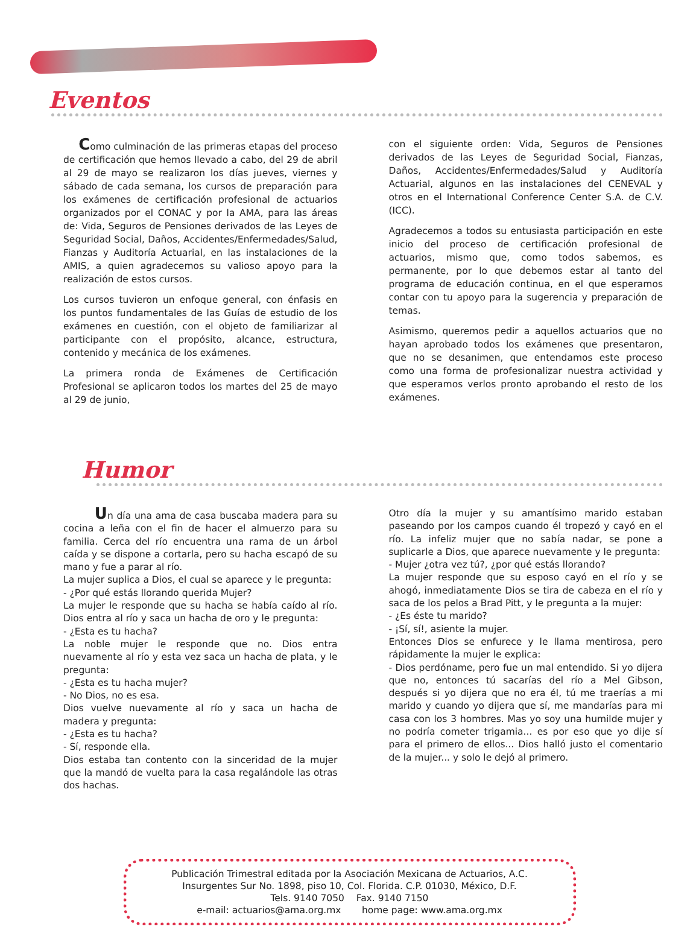Eventos
Como culminación de las primeras etapas del proceso de certificación que hemos llevado a cabo, del 29 de abril al 29 de mayo se realizaron los días jueves, viernes y sábado de cada semana, los cursos de preparación para los exámenes de certificación profesional de actuarios organizados por el CONAC y por la AMA, para las áreas de: Vida, Seguros de Pensiones derivados de las Leyes de Seguridad Social, Daños, Accidentes/Enfermedades/Salud, Fianzas y Auditoría Actuarial, en las instalaciones de la AMIS, a quien agradecemos su valioso apoyo para la realización de estos cursos.
Los cursos tuvieron un enfoque general, con énfasis en los puntos fundamentales de las Guías de estudio de los exámenes en cuestión, con el objeto de familiarizar al participante con el propósito, alcance, estructura, contenido y mecánica de los exámenes.
La primera ronda de Exámenes de Certificación Profesional se aplicaron todos los martes del 25 de mayo al 29 de junio,
con el siguiente orden: Vida, Seguros de Pensiones derivados de las Leyes de Seguridad Social, Fianzas, Daños, Accidentes/Enfermedades/Salud y Auditoría Actuarial, algunos en las instalaciones del CENEVAL y otros en el International Conference Center S.A. de C.V. (ICC).
Agradecemos a todos su entusiasta participación en este inicio del proceso de certificación profesional de actuarios, mismo que, como todos sabemos, es permanente, por lo que debemos estar al tanto del programa de educación continua, en el que esperamos contar con tu apoyo para la sugerencia y preparación de temas.
Asimismo, queremos pedir a aquellos actuarios que no hayan aprobado todos los exámenes que presentaron, que no se desanimen, que entendamos este proceso como una forma de profesionalizar nuestra actividad y que esperamos verlos pronto aprobando el resto de los exámenes.
Humor
Un día una ama de casa buscaba madera para su cocina a leña con el fin de hacer el almuerzo para su familia. Cerca del río encuentra una rama de un árbol caída y se dispone a cortarla, pero su hacha escapó de su mano y fue a parar al río.
La mujer suplica a Dios, el cual se aparece y le pregunta:
- ¿Por qué estás llorando querida Mujer?
La mujer le responde que su hacha se había caído al río. Dios entra al río y saca un hacha de oro y le pregunta:
- ¿Esta es tu hacha?
La noble mujer le responde que no. Dios entra nuevamente al río y esta vez saca un hacha de plata, y le pregunta:
- ¿Esta es tu hacha mujer?
- No Dios, no es esa.
Dios vuelve nuevamente al río y saca un hacha de madera y pregunta:
- ¿Esta es tu hacha?
- Sí, responde ella.
Dios estaba tan contento con la sinceridad de la mujer que la mandó de vuelta para la casa regalándole las otras dos hachas.
Otro día la mujer y su amantísimo marido estaban paseando por los campos cuando él tropezó y cayó en el río. La infeliz mujer que no sabía nadar, se pone a suplicarle a Dios, que aparece nuevamente y le pregunta:
- Mujer ¿otra vez tú?, ¿por qué estás llorando?
La mujer responde que su esposo cayó en el río y se ahogó, inmediatamente Dios se tira de cabeza en el río y saca de los pelos a Brad Pitt, y le pregunta a la mujer:
- ¿Es éste tu marido?
- ¡Sí, sí!, asiente la mujer.
Entonces Dios se enfurece y le llama mentirosa, pero rápidamente la mujer le explica:
- Dios perdóname, pero fue un mal entendido. Si yo dijera que no, entonces tú sacarías del río a Mel Gibson, después si yo dijera que no era él, tú me traerías a mi marido y cuando yo dijera que sí, me mandarías para mi casa con los 3 hombres. Mas yo soy una humilde mujer y no podría cometer trigamia... es por eso que yo dije sí para el primero de ellos... Dios halló justo el comentario de la mujer... y solo le dejó al primero.
Publicación Trimestral editada por la Asociación Mexicana de Actuarios, A.C.
Insurgentes Sur No. 1898, piso 10, Col. Florida. C.P. 01030, México, D.F.
Tels. 9140 7050 Fax. 9140 7150
e-mail: actuarios@ama.org.mx home page: www.ama.org.mx